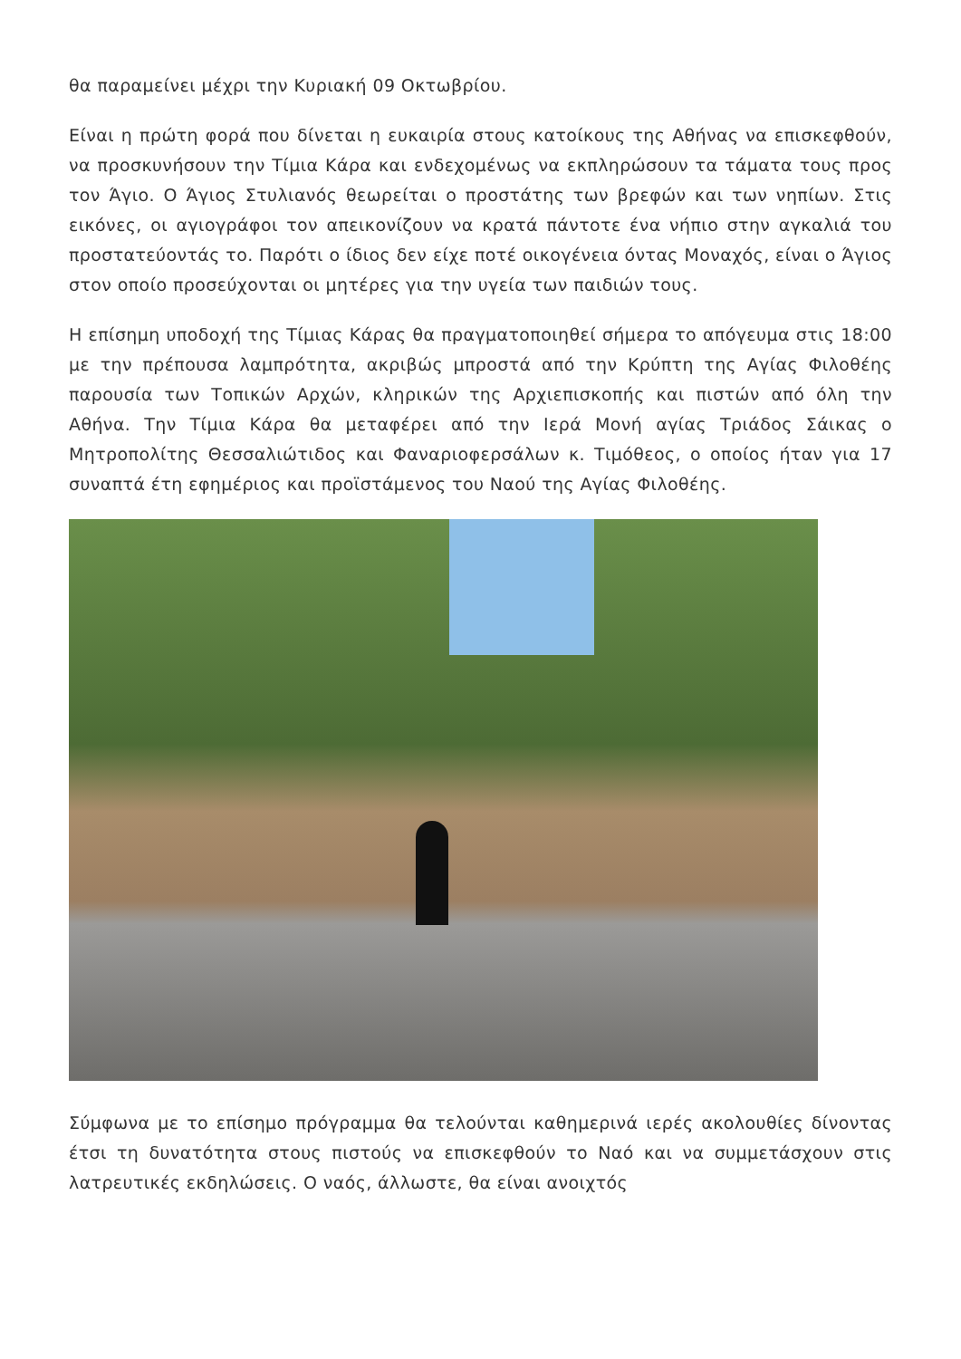θα παραμείνει μέχρι την Κυριακή 09 Οκτωβρίου.
Είναι η πρώτη φορά που δίνεται η ευκαιρία στους κατοίκους της Αθήνας να επισκεφθούν, να προσκυνήσουν την Τίμια Κάρα και ενδεχομένως να εκπληρώσουν τα τάματα τους προς τον Άγιο. Ο Άγιος Στυλιανός θεωρείται ο προστάτης των βρεφών και των νηπίων. Στις εικόνες, οι αγιογράφοι τον απεικονίζουν να κρατά πάντοτε ένα νήπιο στην αγκαλιά του προστατεύοντάς το. Παρότι ο ίδιος δεν είχε ποτέ οικογένεια όντας Μοναχός, είναι ο Άγιος στον οποίο προσεύχονται οι μητέρες για την υγεία των παιδιών τους.
Η επίσημη υποδοχή της Τίμιας Κάρας θα πραγματοποιηθεί σήμερα το απόγευμα στις 18:00 με την πρέπουσα λαμπρότητα, ακριβώς μπροστά από την Κρύπτη της Αγίας Φιλοθέης παρουσία των Τοπικών Αρχών, κληρικών της Αρχιεπισκοπής και πιστών από όλη την Αθήνα. Την Τίμια Κάρα θα μεταφέρει από την Ιερά Μονή αγίας Τριάδος Σάικας ο Μητροπολίτης Θεσσαλιώτιδος και Φαναριοφερσάλων κ. Τιμόθεος, ο οποίος ήταν για 17 συναπτά έτη εφημέριος και προϊστάμενος του Ναού της Αγίας Φιλοθέης.
Σύμφωνα με το επίσημο πρόγραμμα θα τελούνται καθημερινά ιερές ακολουθίες δίνοντας έτσι τη δυνατότητα στους πιστούς να επισκεφθούν το Ναό και να συμμετάσχουν στις λατρευτικές εκδηλώσεις. Ο ναός, άλλωστε, θα είναι ανοιχτός